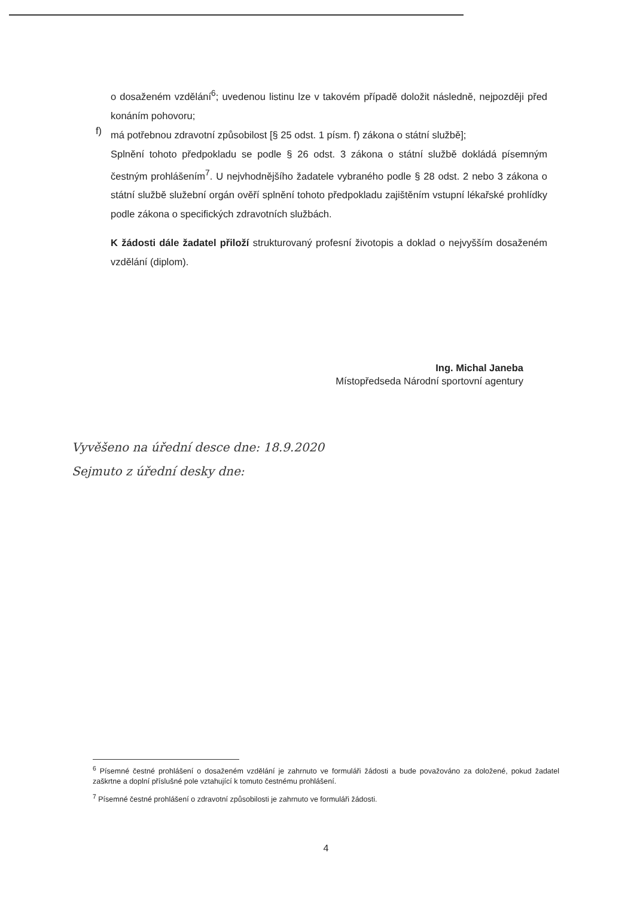o dosaženém vzdělání<sup>6</sup>; uvedenou listinu lze v takovém případě doložit následně, nejpozději před konáním pohovoru;
f)
má potřebnou zdravotní způsobilost [§ 25 odst. 1 písm. f) zákona o státní službě];
Splnění tohoto předpokladu se podle § 26 odst. 3 zákona o státní službě dokládá písemným čestným prohlášením<sup>7</sup>. U nejvhodnějšího žadatele vybraného podle § 28 odst. 2 nebo 3 zákona o státní službě služební orgán ověří splnění tohoto předpokladu zajištěním vstupní lékařské prohlídky podle zákona o specifických zdravotních službách.
K žádosti dále žadatel přiloží strukturovaný profesní životopis a doklad o nejvyšším dosaženém vzdělání (diplom).
Ing. Michal Janeba
Místopředseda Národní sportovní agentury
Vyvěšeno na úřední desce dne: 18.9.2020
Sejmuto z úřední desky dne:
<sup>6</sup> Písemné čestné prohlášení o dosaženém vzdělání je zahrnuto ve formuláři žádosti a bude považováno za doložené, pokud žadatel zaškrtne a doplní příslušné pole vztahující k tomuto čestnému prohlášení.
<sup>7</sup> Písemné čestné prohlášení o zdravotní způsobilosti je zahrnuto ve formuláři žádosti.
4